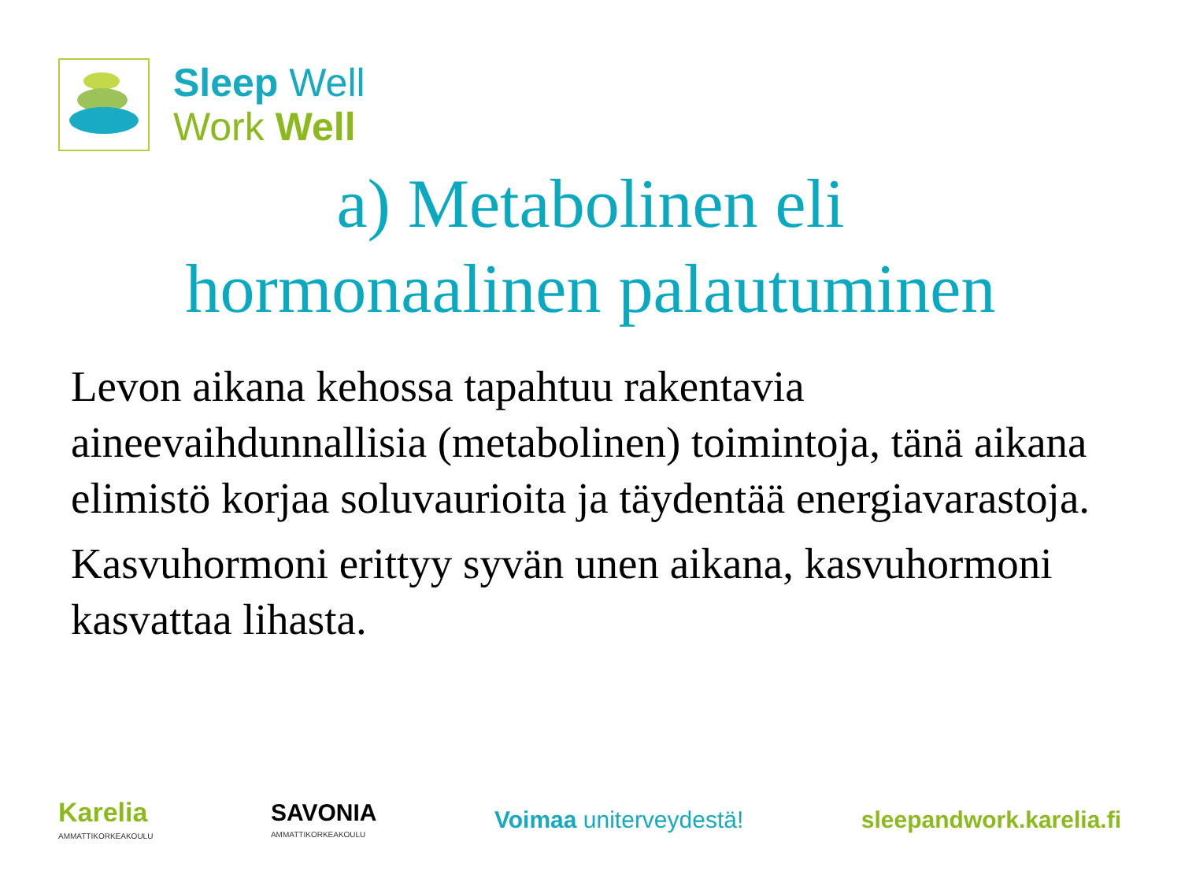Sleep Well
Work Well
a) Metabolinen eli
hormonaalinen palautuminen
Levon aikana kehossa tapahtuu rakentavia aineevaihdunnallisia (metabolinen) toimintoja, tänä aikana elimistö korjaa soluvaurioita ja täydentää energiavarastoja.
Kasvuhormoni erittyy syvän unen aikana, kasvuhormoni kasvattaa lihasta.
Karelia
AMMATTIKORKEAKOULU
SAVONIA
AMMATTIKORKEAKOULU
Voimaa uniterveydestä! sleepandwork.karelia.fi